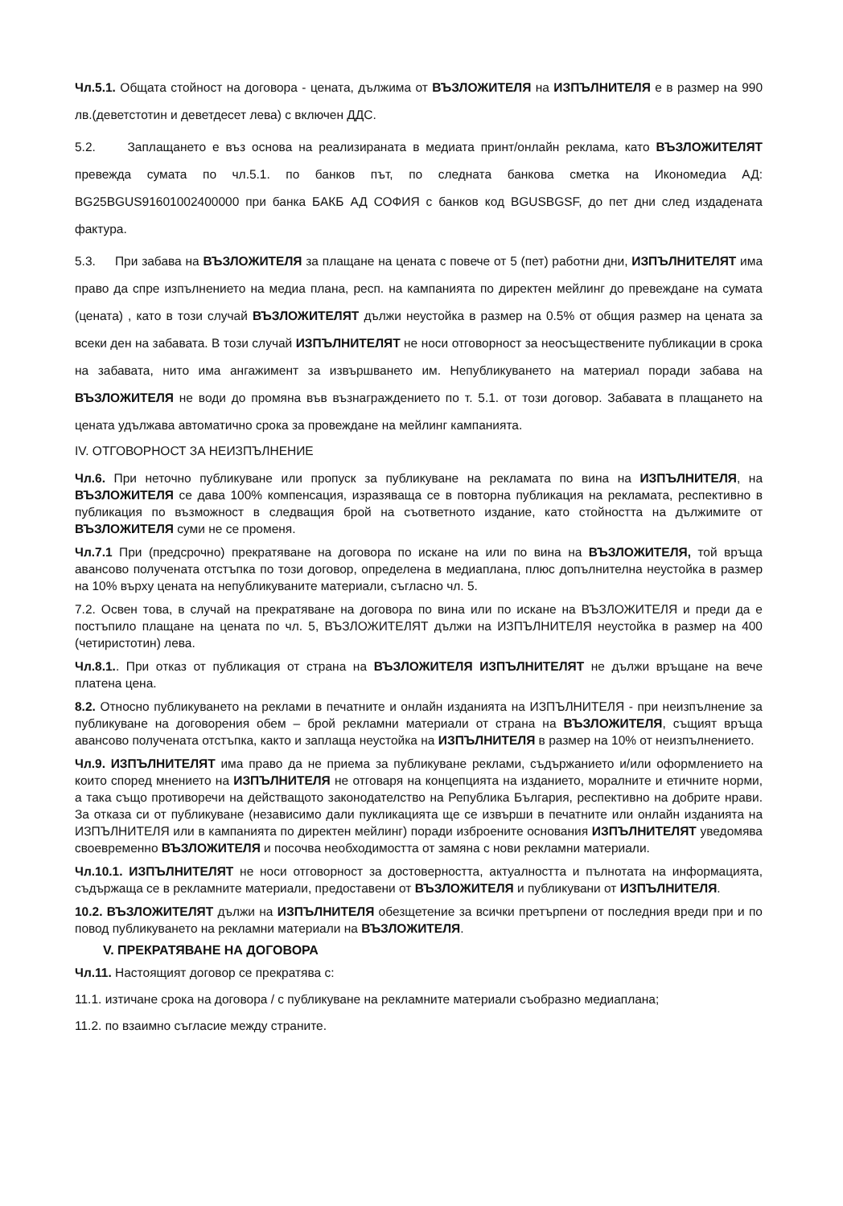Чл.5.1. Общата стойност на договора - цената, дължима от ВЪЗЛОЖИТЕЛЯ на ИЗПЪЛНИТЕЛЯ е в размер на 990 лв.(деветстотин и деветдесет лева) с включен ДДС.
5.2. Заплащането е въз основа на реализираната в медиата принт/онлайн реклама, като ВЪЗЛОЖИТЕЛЯТ превежда сумата по чл.5.1. по банков път, по следната банкова сметка на Икономедиа АД: BG25BGUS91601002400000 при банка БАКБ АД СОФИЯ с банков код BGUSBGSF, до пет дни след издадената фактура.
5.3. При забава на ВЪЗЛОЖИТЕЛЯ за плащане на цената с повече от 5 (пет) работни дни, ИЗПЪЛНИТЕЛЯТ има право да спре изпълнението на медиа плана, респ. на кампанията по директен мейлинг до превеждане на сумата (цената) , като в този случай ВЪЗЛОЖИТЕЛЯТ дължи неустойка в размер на 0.5% от общия размер на цената за всеки ден на забавата. В този случай ИЗПЪЛНИТЕЛЯТ не носи отговорност за неосъществените публикации в срока на забавата, нито има ангажимент за извършването им. Непубликуването на материал поради забава на ВЪЗЛОЖИТЕЛЯ не води до промяна във възнаграждението по т. 5.1. от този договор. Забавата в плащането на цената удължава автоматично срока за провеждане на мейлинг кампанията.
IV. ОТГОВОРНОСТ ЗА НЕИЗПЪЛНЕНИЕ
Чл.6. При неточно публикуване или пропуск за публикуване на рекламата по вина на ИЗПЪЛНИТЕЛЯ, на ВЪЗЛОЖИТЕЛЯ се дава 100% компенсация, изразяваща се в повторна публикация на рекламата, респективно в публикация по възможност в следващия брой на съответното издание, като стойността на дължимите от ВЪЗЛОЖИТЕЛЯ суми не се променя.
Чл.7.1 При (предсрочно) прекратяване на договора по искане на или по вина на ВЪЗЛОЖИТЕЛЯ, той връща авансово получената отстъпка по този договор, определена в медиаплана, плюс допълнителна неустойка в размер на 10% върху цената на непубликуваните материали, съгласно чл. 5.
7.2. Освен това, в случай на прекратяване на договора по вина или по искане на ВЪЗЛОЖИТЕЛЯ и преди да е постъпило плащане на цената по чл. 5, ВЪЗЛОЖИТЕЛЯТ дължи на ИЗПЪЛНИТЕЛЯ неустойка в размер на 400 (четиристотин) лева.
Чл.8.1.. При отказ от публикация от страна на ВЪЗЛОЖИТЕЛЯ ИЗПЪЛНИТЕЛЯТ не дължи връщане на вече платена цена.
8.2. Относно публикуването на реклами в печатните и онлайн изданията на ИЗПЪЛНИТЕЛЯ - при неизпълнение за публикуване на договорения обем – брой рекламни материали от страна на ВЪЗЛОЖИТЕЛЯ, същият връща авансово получената отстъпка, както и заплаща неустойка на ИЗПЪЛНИТЕЛЯ в размер на 10% от неизпълнението.
Чл.9. ИЗПЪЛНИТЕЛЯТ има право да не приема за публикуване реклами, съдържанието и/или оформлението на които според мнението на ИЗПЪЛНИТЕЛЯ не отговаря на концепцията на изданието, моралните и етичните норми, а така също противоречи на действащото законодателство на Република България, респективно на добрите нрави. За отказа си от публикуване (независимо дали пукликацията ще се извърши в печатните или онлайн изданията на ИЗПЪЛНИТЕЛЯ или в кампанията по директен мейлинг) поради изброените основания ИЗПЪЛНИТЕЛЯТ уведомява своевременно ВЪЗЛОЖИТЕЛЯ и посочва необходимостта от замяна с нови рекламни материали.
Чл.10.1. ИЗПЪЛНИТЕЛЯТ не носи отговорност за достоверността, актуалността и пълнотата на информацията, съдържаща се в рекламните материали, предоставени от ВЪЗЛОЖИТЕЛЯ и публикувани от ИЗПЪЛНИТЕЛЯ.
10.2. ВЪЗЛОЖИТЕЛЯТ дължи на ИЗПЪЛНИТЕЛЯ обезщетение за всички претърпени от последния вреди при и по повод публикуването на рекламни материали на ВЪЗЛОЖИТЕЛЯ.
V. ПРЕКРАТЯВАНЕ НА ДОГОВОРА
Чл.11. Настоящият договор се прекратява с:
11.1. изтичане срока на договора / с публикуване на рекламните материали съобразно медиаплана;
11.2. по взаимно съгласие между страните.